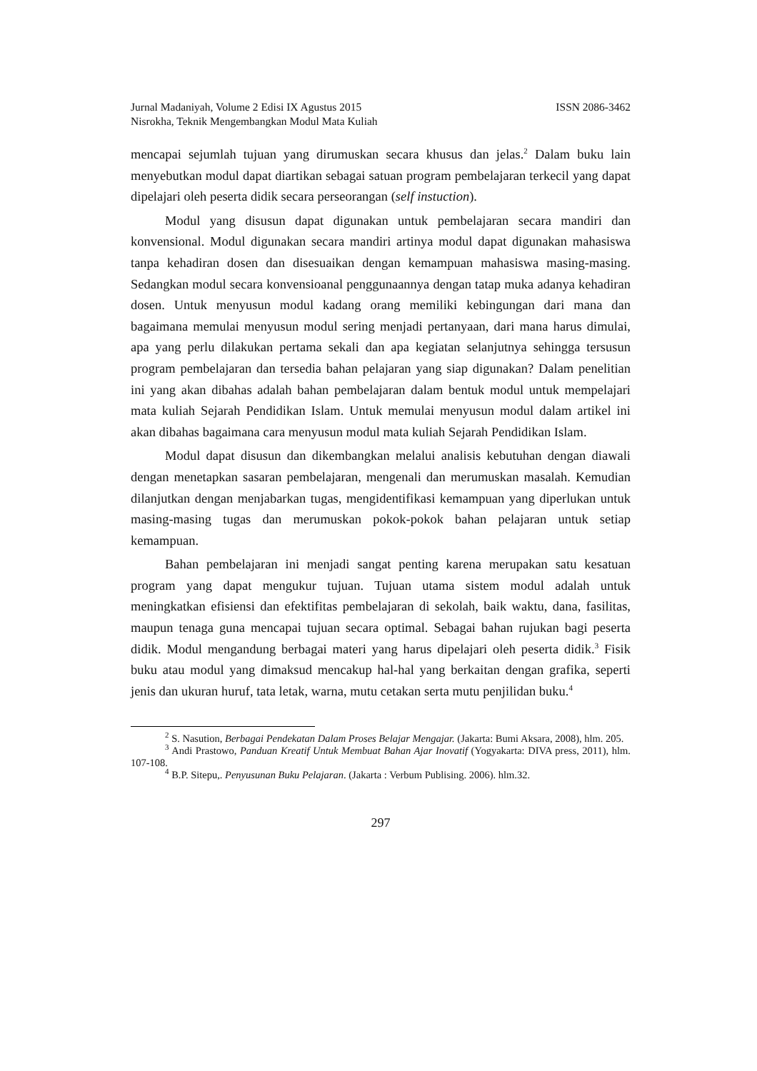Jurnal Madaniyah, Volume 2 Edisi IX Agustus 2015 ISSN 2086-3462
Nisrokha, Teknik Mengembangkan Modul Mata Kuliah
mencapai sejumlah tujuan yang dirumuskan secara khusus dan jelas.<sup>2</sup> Dalam buku lain menyebutkan modul dapat diartikan sebagai satuan program pembelajaran terkecil yang dapat dipelajari oleh peserta didik secara perseorangan (self instuction).
Modul yang disusun dapat digunakan untuk pembelajaran secara mandiri dan konvensional. Modul digunakan secara mandiri artinya modul dapat digunakan mahasiswa tanpa kehadiran dosen dan disesuaikan dengan kemampuan mahasiswa masing-masing. Sedangkan modul secara konvensioanal penggunaannya dengan tatap muka adanya kehadiran dosen. Untuk menyusun modul kadang orang memiliki kebingungan dari mana dan bagaimana memulai menyusun modul sering menjadi pertanyaan, dari mana harus dimulai, apa yang perlu dilakukan pertama sekali dan apa kegiatan selanjutnya sehingga tersusun program pembelajaran dan tersedia bahan pelajaran yang siap digunakan? Dalam penelitian ini yang akan dibahas adalah bahan pembelajaran dalam bentuk modul untuk mempelajari mata kuliah Sejarah Pendidikan Islam. Untuk memulai menyusun modul dalam artikel ini akan dibahas bagaimana cara menyusun modul mata kuliah Sejarah Pendidikan Islam.
Modul dapat disusun dan dikembangkan melalui analisis kebutuhan dengan diawali dengan menetapkan sasaran pembelajaran, mengenali dan merumuskan masalah. Kemudian dilanjutkan dengan menjabarkan tugas, mengidentifikasi kemampuan yang diperlukan untuk masing-masing tugas dan merumuskan pokok-pokok bahan pelajaran untuk setiap kemampuan.
Bahan pembelajaran ini menjadi sangat penting karena merupakan satu kesatuan program yang dapat mengukur tujuan. Tujuan utama sistem modul adalah untuk meningkatkan efisiensi dan efektifitas pembelajaran di sekolah, baik waktu, dana, fasilitas, maupun tenaga guna mencapai tujuan secara optimal. Sebagai bahan rujukan bagi peserta didik. Modul mengandung berbagai materi yang harus dipelajari oleh peserta didik.<sup>3</sup> Fisik buku atau modul yang dimaksud mencakup hal-hal yang berkaitan dengan grafika, seperti jenis dan ukuran huruf, tata letak, warna, mutu cetakan serta mutu penjilidan buku.<sup>4</sup>
<sup>2</sup> S. Nasution, Berbagai Pendekatan Dalam Proses Belajar Mengajar. (Jakarta: Bumi Aksara, 2008), hlm. 205.
<sup>3</sup> Andi Prastowo, Panduan Kreatif Untuk Membuat Bahan Ajar Inovatif (Yogyakarta: DIVA press, 2011), hlm. 107-108.
<sup>4</sup> B.P. Sitepu,. Penyusunan Buku Pelajaran. (Jakarta : Verbum Publising. 2006). hlm.32.
297